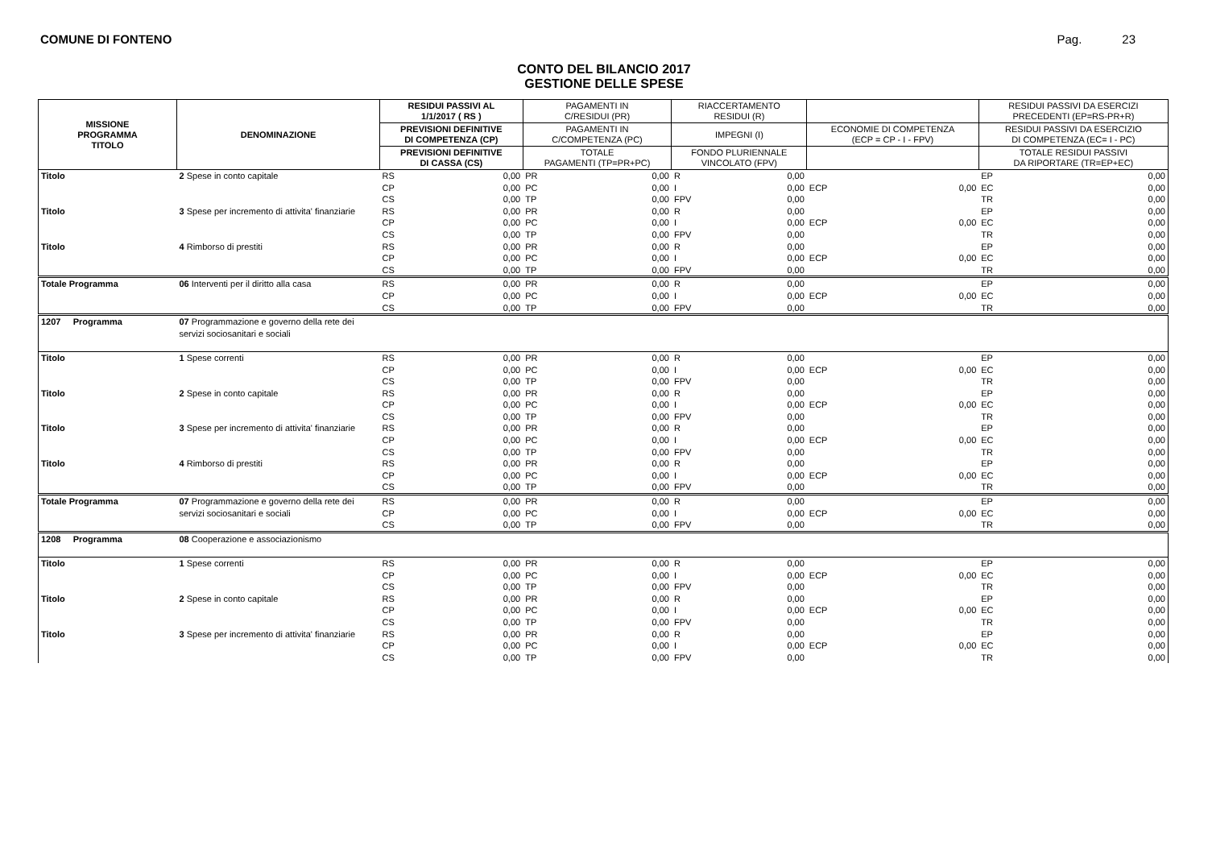COMUNE DI FONTENO Pag. 23
CONTO DEL BILANCIO 2017
GESTIONE DELLE SPESE
| MISSIONE PROGRAMMA TITOLO | DENOMINAZIONE | RESIDUI PASSIVI AL 1/1/2017 ( RS ) | | PAGAMENTI IN C/RESIDUI (PR) | | RIACCERTAMENTO RESIDUI (R) | | | | RESIDUI PASSIVI DA ESERCIZI PRECEDENTI (EP=RS-PR+R) | |
| --- | --- | --- | --- | --- | --- | --- | --- | --- | --- | --- | --- |
| | | PREVISIONI DEFINITIVE DI COMPETENZA (CP) | | PAGAMENTI IN C/COMPETENZA (PC) | | IMPEGNI (I) | | ECONOMIE DI COMPETENZA (ECP = CP - I - FPV) | | RESIDUI PASSIVI DA ESERCIZIO DI COMPETENZA (EC= I - PC) | |
| | | PREVISIONI DEFINITIVE DI CASSA (CS) | | TOTALE PAGAMENTI (TP=PR+PC) | | FONDO PLURIENNALE VINCOLATO (FPV) | | | | TOTALE RESIDUI PASSIVI DA RIPORTARE (TR=EP+EC) | |
| Titolo | 2 Spese in conto capitale | RS CP CS | 0,00 0,00 0,00 | PR PC TP | 0,00 0,00 0,00 | R I FPV | 0,00 0,00 0,00 | ECP | 0,00 | EP EC TR | 0,00 0,00 0,00 |
| Titolo | 3 Spese per incremento di attivita' finanziarie | RS CP CS | 0,00 0,00 0,00 | PR PC TP | 0,00 0,00 0,00 | R I FPV | 0,00 0,00 0,00 | ECP | 0,00 | EP EC TR | 0,00 0,00 0,00 |
| Titolo | 4 Rimborso di prestiti | RS CP CS | 0,00 0,00 0,00 | PR PC TP | 0,00 0,00 0,00 | R I FPV | 0,00 0,00 0,00 | ECP | 0,00 | EP EC TR | 0,00 0,00 0,00 |
| Totale Programma | 06 Interventi per il diritto alla casa | RS CP CS | 0,00 0,00 0,00 | PR PC TP | 0,00 0,00 0,00 | R I FPV | 0,00 0,00 0,00 | ECP | 0,00 | EP EC TR | 0,00 0,00 0,00 |
| 1207 Programma | 07 Programmazione e governo della rete dei servizi sociosanitari e sociali | | | | | | | | | | |
| Titolo | 1 Spese correnti | RS CP CS | 0,00 0,00 0,00 | PR PC TP | 0,00 0,00 0,00 | R I FPV | 0,00 0,00 0,00 | ECP | 0,00 | EP EC TR | 0,00 0,00 0,00 |
| Titolo | 2 Spese in conto capitale | RS CP CS | 0,00 0,00 0,00 | PR PC TP | 0,00 0,00 0,00 | R I FPV | 0,00 0,00 0,00 | ECP | 0,00 | EP EC TR | 0,00 0,00 0,00 |
| Titolo | 3 Spese per incremento di attivita' finanziarie | RS CP CS | 0,00 0,00 0,00 | PR PC TP | 0,00 0,00 0,00 | R I FPV | 0,00 0,00 0,00 | ECP | 0,00 | EP EC TR | 0,00 0,00 0,00 |
| Titolo | 4 Rimborso di prestiti | RS CP CS | 0,00 0,00 0,00 | PR PC TP | 0,00 0,00 0,00 | R I FPV | 0,00 0,00 0,00 | ECP | 0,00 | EP EC TR | 0,00 0,00 0,00 |
| Totale Programma | 07 Programmazione e governo della rete dei servizi sociosanitari e sociali | RS CP CS | 0,00 0,00 0,00 | PR PC TP | 0,00 0,00 0,00 | R I FPV | 0,00 0,00 0,00 | ECP | 0,00 | EP EC TR | 0,00 0,00 0,00 |
| 1208 Programma | 08 Cooperazione e associazionismo | | | | | | | | | | |
| Titolo | 1 Spese correnti | RS CP CS | 0,00 0,00 0,00 | PR PC TP | 0,00 0,00 0,00 | R I FPV | 0,00 0,00 0,00 | ECP | 0,00 | EP EC TR | 0,00 0,00 0,00 |
| Titolo | 2 Spese in conto capitale | RS CP CS | 0,00 0,00 0,00 | PR PC TP | 0,00 0,00 0,00 | R I FPV | 0,00 0,00 0,00 | ECP | 0,00 | EP EC TR | 0,00 0,00 0,00 |
| Titolo | 3 Spese per incremento di attivita' finanziarie | RS CP CS | 0,00 0,00 0,00 | PR PC TP | 0,00 0,00 0,00 | R I FPV | 0,00 0,00 0,00 | ECP | 0,00 | EP EC TR | 0,00 0,00 0,00 |